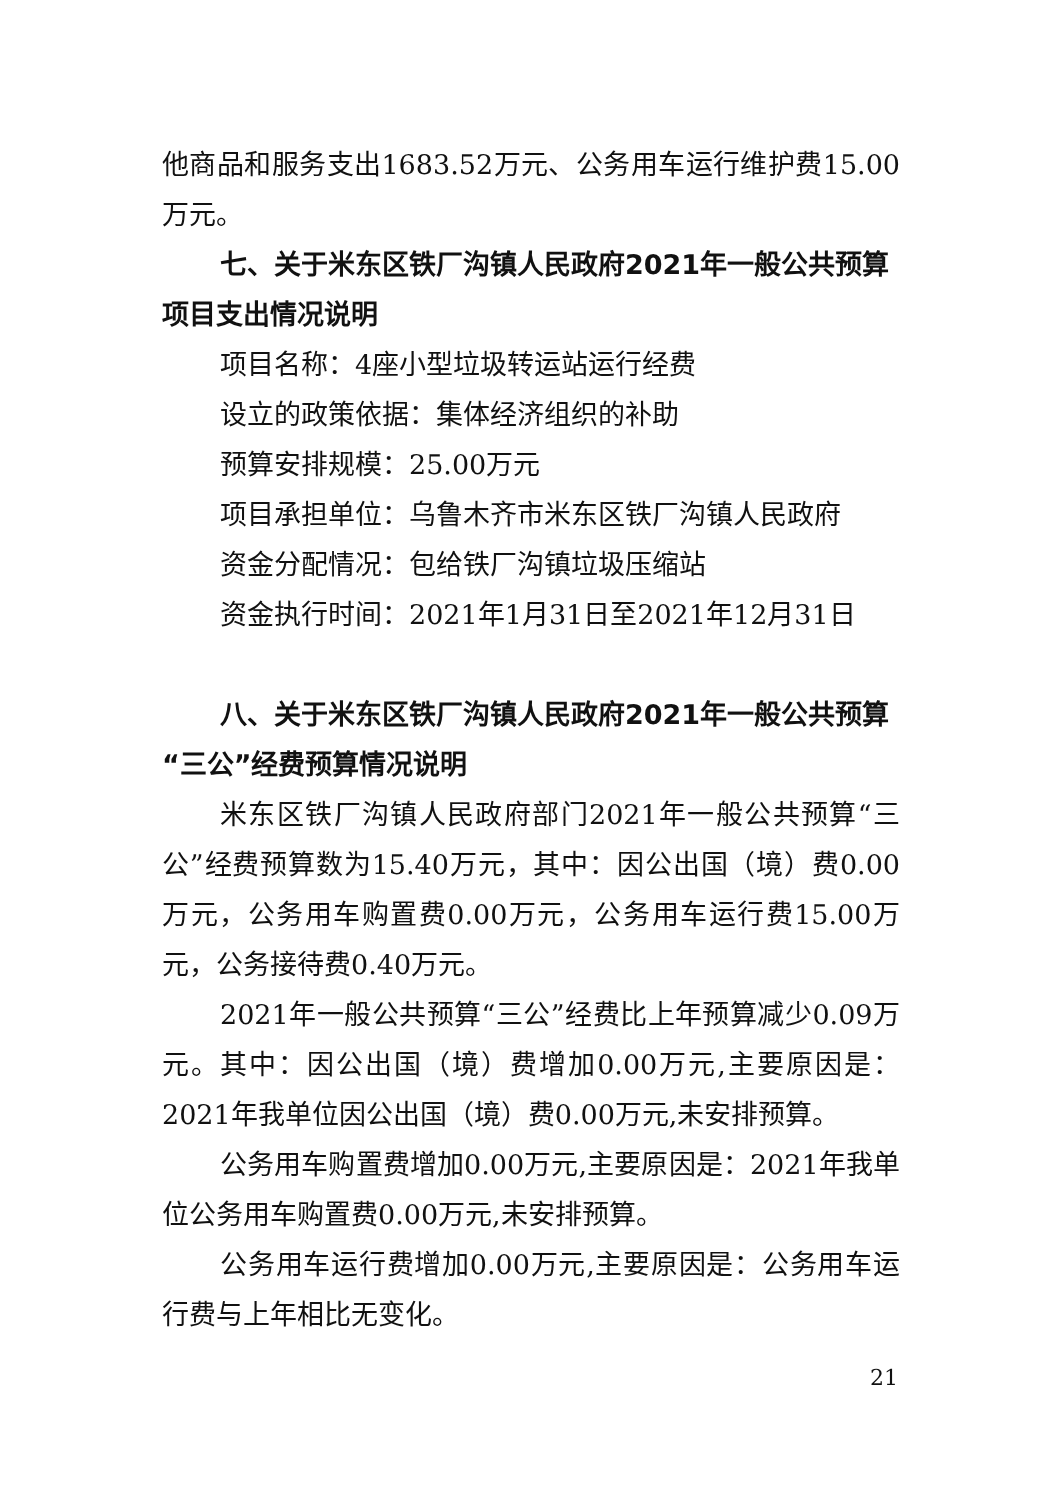他商品和服务支出1683.52万元、公务用车运行维护费15.00万元。
七、关于米东区铁厂沟镇人民政府2021年一般公共预算项目支出情况说明
项目名称：4座小型垃圾转运站运行经费
设立的政策依据：集体经济组织的补助
预算安排规模：25.00万元
项目承担单位：乌鲁木齐市米东区铁厂沟镇人民政府
资金分配情况：包给铁厂沟镇垃圾压缩站
资金执行时间：2021年1月31日至2021年12月31日
八、关于米东区铁厂沟镇人民政府2021年一般公共预算“三公”经费预算情况说明
米东区铁厂沟镇人民政府部门2021年一般公共预算“三公”经费预算数为15.40万元，其中：因公出国（境）费0.00万元，公务用车购置费0.00万元，公务用车运行费15.00万元，公务接待费0.40万元。
2021年一般公共预算“三公”经费比上年预算减少0.09万元。其中：因公出国（境）费增加0.00万元,主要原因是：2021年我单位因公出国（境）费0.00万元,未安排预算。
公务用车购置费增加0.00万元,主要原因是：2021年我单位公务用车购置费0.00万元,未安排预算。
公务用车运行费增加0.00万元,主要原因是：公务用车运行费与上年相比无变化。
21